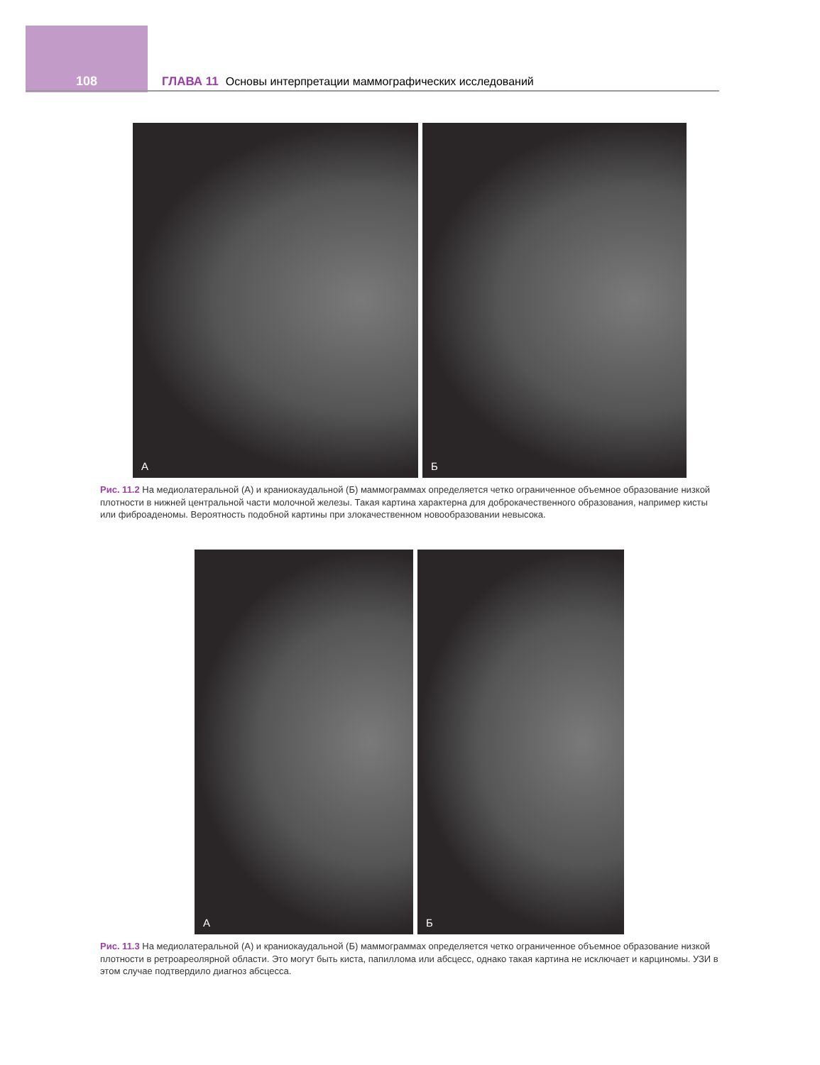108
ГЛАВА 11 Основы интерпретации маммографических исследований
А
Б
Рис. 11.2 На медиолатеральной (А) и краниокаудальной (Б) маммограммах определяется четко ограниченное объемное образование низкой плотности в нижней центральной части молочной железы. Такая картина характерна для доброкачественного образования, например кисты или фиброаденомы. Вероятность подобной картины при злокачественном новообразовании невысока.
А
Б
Рис. 11.3 На медиолатеральной (А) и краниокаудальной (Б) маммограммах определяется четко ограниченное объемное образование низкой плотности в ретроареолярной области. Это могут быть киста, папиллома или абсцесс, однако такая картина не исключает и карциномы. УЗИ в этом случае подтвердило диагноз абсцесса.